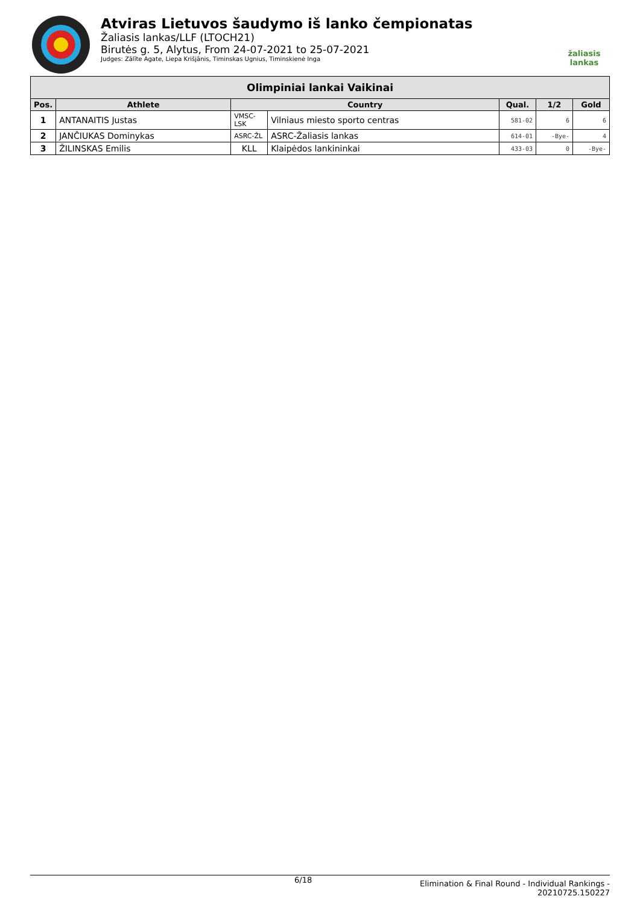Atviras Lietuvos šaudymo iš lanko čempionatas
Žaliasis lankas/LLF (LTOCH21)
Birutės g. 5, Alytus, From 24-07-2021 to 25-07-2021
Judges: Zālīte Agate, Liepa Krišjānis, Timinskas Ugnius, Timinskienė Inga
žaliasis
lankas
| Olimpiniai lankai Vaikinai | | | | | | |
| Pos. | Athlete | Country | | Qual. | 1/2 | Gold |
| 1 | ANTANAITIS Justas | VMSC-LSK | Vilniaus miesto sporto centras | 581-02 | 6 | 6 |
| 2 | JANČIUKAS Dominykas | ASRC-ŽL | ASRC-Žaliasis lankas | 614-01 | -Bye- | 4 |
| 3 | ŽILINSKAS Emilis | KLL | Klaipėdos lankininkai | 433-03 | 0 | -Bye- |
6/18
Elimination & Final Round - Individual Rankings -
20210725.150227